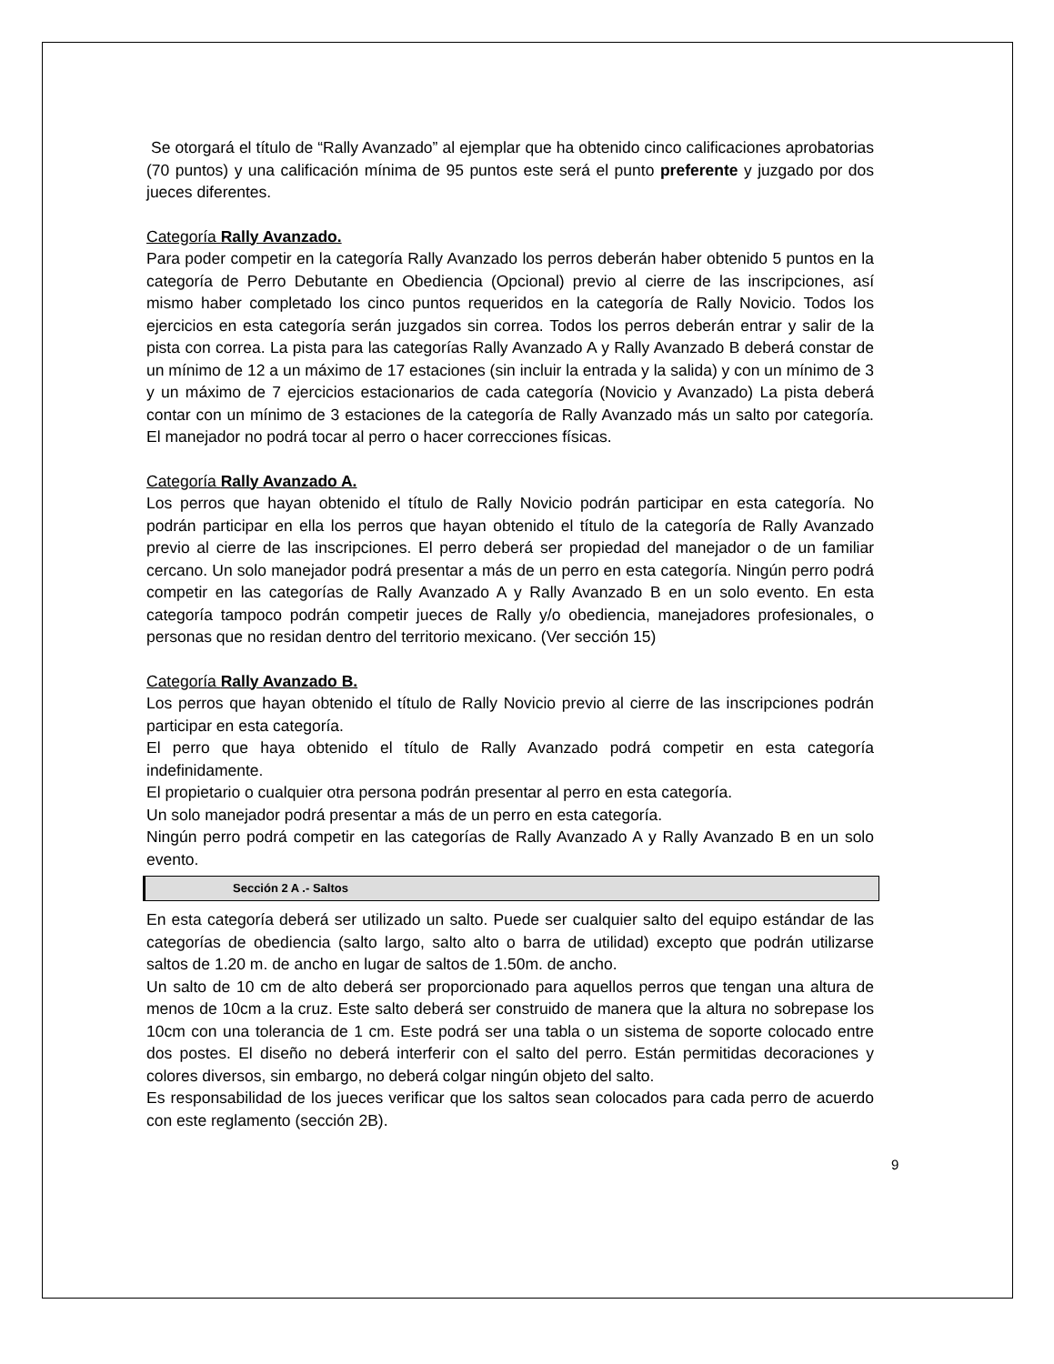Se otorgará el título de “Rally Avanzado” al ejemplar que ha obtenido cinco calificaciones aprobatorias (70 puntos) y una calificación mínima de 95 puntos este será el punto preferente y juzgado por dos jueces diferentes.
Categoría Rally Avanzado.
Para poder competir en la categoría Rally Avanzado los perros deberán haber obtenido 5 puntos en la categoría de Perro Debutante en Obediencia (Opcional) previo al cierre de las inscripciones, así mismo haber completado los cinco puntos requeridos en la categoría de Rally Novicio. Todos los ejercicios en esta categoría serán juzgados sin correa. Todos los perros deberán entrar y salir de la pista con correa. La pista para las categorías Rally Avanzado A y Rally Avanzado B deberá constar de un mínimo de 12 a un máximo de 17 estaciones (sin incluir la entrada y la salida) y con un mínimo de 3 y un máximo de 7 ejercicios estacionarios de cada categoría (Novicio y Avanzado) La pista deberá contar con un mínimo de 3 estaciones de la categoría de Rally Avanzado más un salto por categoría. El manejador no podrá tocar al perro o hacer correcciones físicas.
Categoría Rally Avanzado A.
Los perros que hayan obtenido el título de Rally Novicio podrán participar en esta categoría. No podrán participar en ella los perros que hayan obtenido el título de la categoría de Rally Avanzado previo al cierre de las inscripciones. El perro deberá ser propiedad del manejador o de un familiar cercano. Un solo manejador podrá presentar a más de un perro en esta categoría. Ningún perro podrá competir en las categorías de Rally Avanzado A y Rally Avanzado B en un solo evento. En esta categoría tampoco podrán competir jueces de Rally y/o obediencia, manejadores profesionales, o personas que no residan dentro del territorio mexicano. (Ver sección 15)
Categoría Rally Avanzado B.
Los perros que hayan obtenido el título de Rally Novicio previo al cierre de las inscripciones podrán participar en esta categoría.
El perro que haya obtenido el título de Rally Avanzado podrá competir en esta categoría indefinidamente.
El propietario o cualquier otra persona podrán presentar al perro en esta categoría.
Un solo manejador podrá presentar a más de un perro en esta categoría.
Ningún perro podrá competir en las categorías de Rally Avanzado A y Rally Avanzado B en un solo evento.
Sección 2 A .- Saltos
En esta categoría deberá ser utilizado un salto. Puede ser cualquier salto del equipo estándar de las categorías de obediencia (salto largo, salto alto o barra de utilidad) excepto que podrán utilizarse saltos de 1.20 m. de ancho en lugar de saltos de 1.50m. de ancho.
Un salto de 10 cm de alto deberá ser proporcionado para aquellos perros que tengan una altura de menos de 10cm a la cruz. Este salto deberá ser construido de manera que la altura no sobrepase los 10cm con una tolerancia de 1 cm. Este podrá ser una tabla o un sistema de soporte colocado entre dos postes. El diseño no deberá interferir con el salto del perro. Están permitidas decoraciones y colores diversos, sin embargo, no deberá colgar ningún objeto del salto.
Es responsabilidad de los jueces verificar que los saltos sean colocados para cada perro de acuerdo con este reglamento (sección 2B).
9